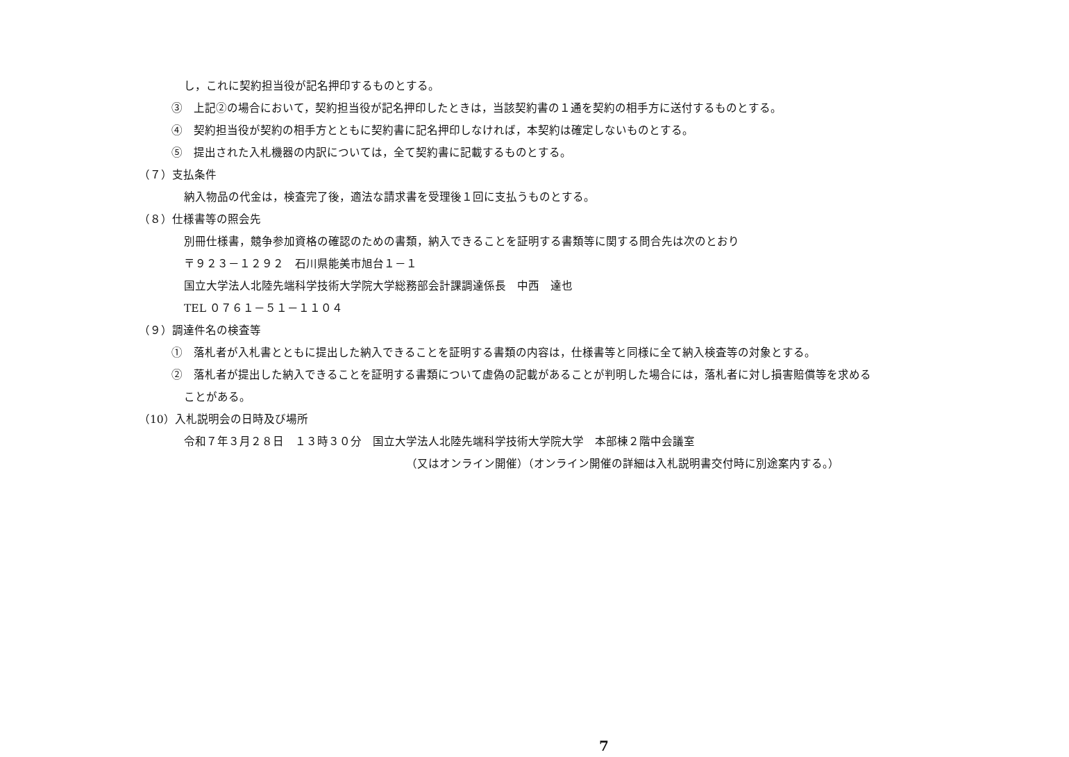し，これに契約担当役が記名押印するものとする。
③　上記②の場合において，契約担当役が記名押印したときは，当該契約書の１通を契約の相手方に送付するものとする。
④　契約担当役が契約の相手方とともに契約書に記名押印しなければ，本契約は確定しないものとする。
⑤　提出された入札機器の内訳については，全て契約書に記載するものとする。
（７）支払条件
納入物品の代金は，検査完了後，適法な請求書を受理後１回に支払うものとする。
（８）仕様書等の照会先
別冊仕様書，競争参加資格の確認のための書類，納入できることを証明する書類等に関する問合先は次のとおり
〒９２３－１２９２　石川県能美市旭台１－１
国立大学法人北陸先端科学技術大学院大学総務部会計課調達係長　中西　達也
TEL ０７６１－５１－１１０４
（９）調達件名の検査等
①　落札者が入札書とともに提出した納入できることを証明する書類の内容は，仕様書等と同様に全て納入検査等の対象とする。
②　落札者が提出した納入できることを証明する書類について虚偽の記載があることが判明した場合には，落札者に対し損害賠償等を求める
ことがある。
（10）入札説明会の日時及び場所
令和７年３月２８日　１３時３０分　国立大学法人北陸先端科学技術大学院大学　本部棟２階中会議室
（又はオンライン開催）（オンライン開催の詳細は入札説明書交付時に別途案内する。）
7